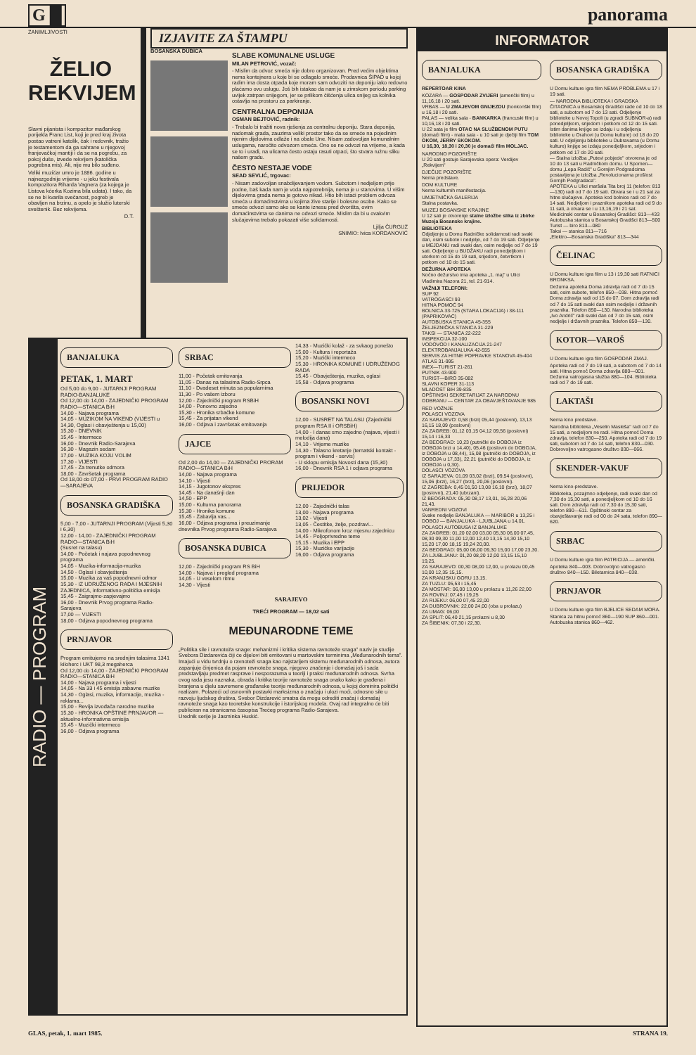G █ panorama
ZANIMLJIVOSTI
ŽELIO REKVIJEM
Slavni pijanista i kompozitor mađarskog porijekla Franc List, koji je pred kraj života postao vatreni katolik, čak i redovnik, tražio je testamentom da ga sahrane u njegovoj franjevačkoj mantiji i da se na pogrebu, za pokoj duše, izvede rekvijem (katolička pogrebna mis). Ali, nije mu bilo suđeno.
Veliki muzičar umro je 1886. godine u najnezgodnije vrijeme - u jeku festivala kompozitora Riharda Vagnera (za kojega je Listova kćerka Kozima bila udata). I tako, da se ne bi kvarila svečanost, pogreb je obavljen na brzinu, a opelo je služio luterski sveštenik. Bez rekvijema.
D.T.
IZJAVITE ZA ŠTAMPU
BOSANSKA DUBICA
SLABE KOMUNALNE USLUGE
MILAN PETROVIĆ, vozač:
- Mislim da odvoz smeća nije dobro organizovan. Pred većim objektima nema kontejnera u koje bi se odlagalo smeće. Prodavnica ŠIPAD u kojoj radim ima dosta otpada koje moram sam odvoziti na deponiju iako redovno plaćamo ovu uslugu. Još bih istakao da nam je u zimskom periodu parking uvijek zatrpan snijegom, jer se prilikom čišćenja ulica snijeg sa kolnika ostavlja na prostoru za parkiranje.
CENTRALNA DEPONIJA
OSMAN BEJTOVIĆ, radnik:
- Trebalo bi tražiti nova rješenja za centralnu deponiju. Stara deponija, nadomak grada, zauzima veliki prostor tako da se smeće na pojedinim njenim dijelovima odlaže i na obale Une. Nisam zadovoljan komunalnim uslugama, naročito odvozom smeća. Ono se ne odvozi na vrijeme, a kada se to i uradi, na ulicama često ostaju rasuti otpaci, što stvara ružnu sliku našem gradu.
ČESTO NESTAJE VODE
SEAD SEVLIĆ, trgovac:
- Nisam zadovoljan snabdijevanjem vodom. Subotom i nedjeljom prije podne, baš kada nam je voda najpotrebnija, nema je u stanovima. U višim dijelovima grada nema je gotovo nikad. Htio bih istaći problem odvoza smeća u domaćinstvima u kojima žive starije i bolesne osobe. Kako se smeće odvozi samo ako se kante iznesu pred dvorišta, ovim domaćinstvima se danima ne odvozi smeće. Mislim da bi u ovakvim slučajevima trebalo pokazati više solidarnosti.
Ljilja ČURGUZ
SNIMIO: Ivica KORDANOVIĆ
RADIO — PROGRAM
BANJALUKA
PETAK, 1. MART
Od 5,00 do 9,00 - JUTARNJI PROGRAM RADIO-BANJALUKE
Od 12,00 do 14,00 - ZAJEDNIČKI PROGRAM RADIO—STANICA BiH
14,00 - Najava programa
14,05 - MUZIKOM NA VIKEND (VIJESTI u 14,30, Oglasi i obavještenja u 15,00)
15,30 - DNEVNIK
15,45 - Intermeco
16,00 - Dnevnik Radio-Sarajeva
16,30 - Magazin sedam
17,00 - MUZIKA KOJU VOLIM
17,30 - VIJESTI
17,45 - Za trenutke odmora
18,00 - Završetak programa
Od 18,00 do 07,00 - PRVI PROGRAM RADIO—SARAJEVA
BOSANSKA GRADIŠKA
5,00 - 7,00 - JUTARNJI PROGRAM (Vijesti 5,30 i 6,30)
12,00 - 14,00 - ZAJEDNIČKI PROGRAM RADIO—STANICA BiH
(Susret na talasu)
14,00 - Početak i najava popodnevnog programa
14,05 - Muzika-informacija-muzika
14,50 - Oglasi i obavještenja
15,00 - Muzika za vaš popodnevni odmor
15,30 - IZ UDRUŽENOG RADA I MJESNIH ZAJEDNICA, informativno-politička emisija
15,45 - Zaigrajmo-zapjevajmo
16,00 - Dnevnik Prvog programa Radio-Sarajeva
17,00 — VIJESTI
18,00 - Odjava popodnevnog programa
PRNJAVOR
Program emitujemo na srednjim talasima 1341 kiloherc i UKT 98,3 megaherca
Od 12,00 do 14,00 - ZAJEDNIČKI PROGRAM RADIO—STANICA BiH
14,00 - Najava programa i vijesti
14,05 - Na 33 i 45 emisija zabavne muzike
14,30 - Oglasi, muzika, informacije, muzika - reklama...
15,00 - Revija izvođača narodne muzike
15,30 - HRONIKA OPŠTINE PRNJAVOR — aktuelno-informativna emisija
15,45 - Muzički intermeco
16,00 - Odjava programa
SRBAC
11,00 - Početak emitovanja
11,05 - Danas na talasima Radio-Srpca
11,10 - Dvadeset minuta sa popularnima
11,30 - Po vašem izboru
12,00 - Zajednički program RSBiH
14,00 - Ponovno zajedno
15,30 - Hronika srbačke komune
15,45 - Za prijatan vikend
16,00 - Odjava i završetak emitovanja
JAJCE
Od 2,00 do 14,00 — ZAJEDNIČKI PRORAM RADIO—STANICA BiH
14,00 - Najava programa
14,10 - Vijesti
14,15 - Jugotonov ekspres
14,45 - Na današnji dan
14,50 - EPP
15,00 - Kulturna panorama
15,30 - Hronika komune
15,45 - Zabavlja vas...
16,00 - Odjava programa i preuzimanje dnevnika Prvog programa Radio-Sarajeva
BOSANSKA DUBICA
12,00 - Zajednički program RS BiH
14,00 - Najava i pregled programa
14,05 - U veselom ritmu
14,30 - Vijesti
14,33 - Muzički kolaž - za svkaog ponešto
15,00 - Kultura i reportaža
15,20 - Muzički intermeco
15,30 - HRONIKA KOMUNE I UDRUŽENOG RADA
15,45 - Obavještenja, muzika, oglasi
15,58 - Odjava programa
BOSANSKI NOVI
12,00 - SUSRET NA TALASU (Zajednički program RSA II i ORSBiH)
14,00 - I danas smo zajedno (najava, vijesti i melodija dana)
14,10 - Vrijeme muzike
14,30 - Talasno kretanje (tematski kontakt - program i vikend - servis)
- U sklopu emisija Novosti dana (15,30)
16,00 - Dnevnik RSA 1 i odjava programa
PRIJEDOR
12,00 - Zajednički talas
13,00 - Najava programa
13,02 - Vijesti
13,05 - Čestitke, želje, pozdravi...
14,00 - Mikrofonom kroz mjesnu zajednicu
14,45 - Poljoprivredne teme
15,15 - Muzika i EPP
15,30 - Muzičke varijacije
16,00 - Odjava programa
SARAJEVO
TREĆI PROGRAM — 18,02 sati
MEĐUNARODNE TEME
„Politika sile i ravnoteža snage: mehanizmi i kritika sistema ravnoteže snaga" naziv je studije Svebora Dizdarevića čiji će dijelovi biti emitovani u martovskim terminima „Međunarodnih tema". Imajući u vidu tvrdnju o ravnoteži snaga kao najstarijem sistemu međunarodnih odnosa, autora zapanjuje činjenica da pojam ravnoteže snaga, njegovo značenje i domašaj još i sada predstavljaju predmet rasprave i nesporazuma u teoriji i praksi međunarodnih odnosa. Svrha ovog rada jesu naznaka, obrada i kritika teorije ravnoteže snaga onako kako je građena i branjena u djelu savremene građanske teorije međunarodnih odnosa, u kojoj dominira politički realizam. Polazeći od osnovnih postavki marksizma o značaju i ulozi moći, odnosno sile u razvoju ljudskog društva, Svebor Dizdarević smatra da mogu odrediti značaj i domašaj ravnoteže snaga kao teoretske konstrukcije i istorijskog modela. Ovaj rad integralno će biti publiciran na stranicama časopisa Trećeg programa Radio-Sarajeva.
Urednik serije je Jasminka Huskić.
INFORMATOR
BANJALUKA
REPERTOAR KINA
KOZARA — GOSPODAR ZVIJERI (američki film) u 11,16,18 i 20 sati.
VRBAS — U ZMAJEVOM GNIJEZDU (honkonški film) u 16,18 i 20 sati.
PALAS — velika sala - BANKARKA (francuski film) u 10,16,18 i 20 sati.
U 22 sata je film OTAC NA SLUŽBENOM PUTU (domaći film) - mala sala - u 10 sati je dječiji film TOM OKOM, JERRY SKOKOM.
U 16,30, 18,30 i 20,30 je domaći film MOLJAC.
NARODNO POZORIŠTE
U 20 sati gostuje Sarajevska opera: Verdijev „Rekvijem"
DJEČIJE POZORIŠTE
Nema predstave.
DOM KULTURE
Nema kulturnih manifestacija.
UMJETNIČKA GALERIJA
Stalna postavka.
MUZEJ BOSANSKE KRAJINE
U 12 sati je otvorenje stalne izložbe slika iz zbirke Muzeja Bosanske krajine.
BIBLIOTEKA
Odjeljenje u Domu Radničke solidarnosti radi svaki dan, osim subote i nedjelje, od 7 do 19 sati. Odjeljenje u MEJDANU radi svaki dan, osim nedjelje od 7 do 19 sati. Odjeljenje u BUDŽAKU radi ponedjeljkom i utorkom od 15 do 19 sati, srijedom, četvrtkom i petkom od 10 do 15 sati.
DEŽURNA APOTEKA
Noćno dežurstvo ima apoteka „1. maj" u Ulici Vladimira Nazora 21, tel. 21-914.
VAŽNIJI TELEFONI:
SUP 92
VATROGASCI 93
HITNA POMOĆ 94
BOLNICA 33-725 (STARA LOKACIJA) i 38-111 (PAPRIKOVAC)
AUTOBUSKA STANICA 45-355
ŽELJEZNIČKA STANICA 31-229
TAKSI — STANICA 22-222
INSPEKCIJA 32-100
VODOVOD I KANALIZACIJA 21-247
ELEKTROBANJALUKA 42-555
SERVIS ZA HITNE POPRAVKE STANOVA 45-404
ATLAS 31-995
INEX—TURIST 21-261
PUTNIK 43-900
TURIST—BIRO 35-082
SLAVNI KOPER 31-113
MLADOST BiH 39-835
OPŠTINSKI SEKRETARIJAT ZA NARODNU ODBRANU — CENTAR ZA OBAVJEŠTAVANJE 985
RED VOŽNJE
POLASCI VOZOVA
ZA SARAJEVO: 0,58 (brzi) 05,44 (poslovni), 13,13 16,15 18,09 (poslovni)
ZA ZAGREB: 01,12 03,15 04,12 09,56 (poslovni) 15,14 i 16,33
ZA BEOGRAD: 10,23 (putnički do DOBOJA iz DOBOJA brzi u 14,40), 05,46 (poslovni do DOBOJA, iz DOBOJA u 08,44), 15,08 (putnički do DOBOJA, iz DOBOJA u 17,33), 22,21 (putnički do DOBOJA, iz DOBOJA u 0,30).
DOLASCI VOZOVA
IZ SARAJEVA: 01,09 03,02 (brzi), 09,54 (poslovni), 15,06 (brzi), 16,27 (brzi), 20,06 (poslovni).
IZ ZAGREBA: 0,45 01,50 13,08 16,10 (brzi), 18,07 (poslovni), 21,40 (ubrzani).
IZ BEOGRADA: 05,30 08,17 13,01, 16,28 20,06 21,43.
VANREDNI VOZOVI
Svake nedjelje BANJALUKA — MARIBOR u 13,25 i DOBOJ — BANJALUKA - LJUBLJANA u 14,01.
POLASCI AUTOBUSA IZ BANJALUKE
ZA ZAGREB: 01,20 02,00 03,00 05,30 06,00 07,45, 08,30 09,30 11,00 12,00 12,40 13,15 14,30 15,10 15,20 17,00 18,15 19,24 20,00.
ZA BEOGRAD: 05,00 06,00 09,30 15,00 17,00 23,30.
ZA LJUBLJANU: 01,20 08,20 12,00 13,15 15,10 19,25.
ZA SARAJEVO: 00,30 08,00 12,00, u prolazu 00,45 10,00 12,35 15,15.
ZA KRANJSKU GORU 13,15.
ZA TUZLU: 05,53 i 15,45
ZA MOSTAR: 06,00 13,00 u prolazu u 11,26 22,00
ZA ROVINJ: 07,45 i 19,25
ZA RIJEKU: 06,00 07,45 22,00
ZA DUBROVNIK: 22,00 24,00 (oba u prolazu)
ZA UMAG: 06,00
ZA SPLIT: 06,40 21,15 prolazni u 8,30
ZA ŠIBENIK: 07,30 i 22,30.
BOSANSKA GRADIŠKA
U Domu kulture igra film NEMA PROBLEMA u 17 i 19 sati.
— NARODNA BIBLIOTEKA I GRADSKA ČITAONICA u Bosanskoj Gradišci radе od 10 do 18 sati, a subotom od 7 do 13 sati. Odjeljenje biblioteke u Novoj Topoli (u zgradi SUBNOR-a) radi ponedjeljkom, srijedom i petkom od 12 do 15 sati. Istim danima knjige se izdaju i u odjeljenju biblioteke u Orahovi (u Domu kulture) od 18 do 20 sati. U odjeljenju biblioteke u Dubravama (u Domu kulture) knjige se izdaju ponedjeljkom, srijedom i petkom od 17 do 20 sati.
— Stalna izložba „Putevi pobjede" otvorena je od 10 do 13 sati u Radničkom domu. U Spomen—domu „Lepa Radić" u Gornjim Podgradcima postavljena je izložba „Revolucionarna prošlost Gornjih Podgradaca".
APOTEKA u Ulici maršala Tita broj 11 (telefon: 813—130) radi od 7 do 19 sati. Otvara se i u 21 sat za hitne slučajeve. Apoteka kod bolnice radi od 7 do 14 sati. Nedjeljom i praznikom apoteka radi od 9 do 11 sati, a otvara se i u 13,16,19 i 21 sat.
Medicinski centar u Bosanskoj Gradišci: 813—433
Autobuska stanica u Bosanskoj Gradišci 813—500
Turist — biro 813—080
Taksi — stanica 811—716
„Elektro—Bosanska Gradiška" 813—344
ČELINAC
U Domu kulture igra film u 13 i 19,30 sati RATNICI BRONKSA.
Dežurna apoteka Doma zdravlja radi od 7 do 15 sati, osim subote, telefon 850—038. Hitna pomoć Doma zdravlja radi od 15 do 07. Dom zdravlja radi od 7 do 15 sati svaki dan osim nedjelje i državnih praznika. Telefon 850—130. Narodna biblioteka „Ivo Andrić" radi svaki dan od 7 do 15 sati, osim nedjelje i državnih praznika. Telefon 850—130.
KOTOR—VAROŠ
U Domu kulture igra film GOSPODAR ZMAJ.
Apoteka radi od 7 do 19 sati, a subotom od 7 do 14 sati. Hitna pomoć Doma zdravlja 880—001. Dežurna vatrogasna služba 880—104. Biblioteka radi od 7 do 19 sati.
LAKTAŠI
Nema kino predstave.
Narodna biblioteka „Veselin Masleša" radi od 7 do 15 sati, a nedjeljom ne radi. Hitna pomoć Doma zdravlja, telefon 830—250. Apoteka radi od 7 do 19 sati, subotom od 7 do 14 sati, telefon 830—030. Dobrovoljno vatrogasno društvo 830—066.
SKENDER-VAKUF
Nema kino-predstave.
Biblioteka, pozajmno odjeljenje, radi svaki dan od 7,30 do 15,30 sati, a ponedjeljkom od 10 do 16 sati. Dom zdravlja radi od 7,30 do 15,30 sati, telefon 890—611. Opštinski centar za obavještavanje radi od 00 do 24 sata, telefon 890—620.
SRBAC
U Domu kulture igra film PATRICIJA — američki.
Apoteka 840—003. Dobrovoljno vatrogasno društvo 840—150. Biletarnica 840—038.
PRNJAVOR
U Domu kulture igra film BJELICE SEDAM MORA.
Stanica za hitnu pomoć 860—190 SUP 860—001. Autobuska stanica 860—462.
GLAS, petak, 1. mart 1985. STRANA 19.